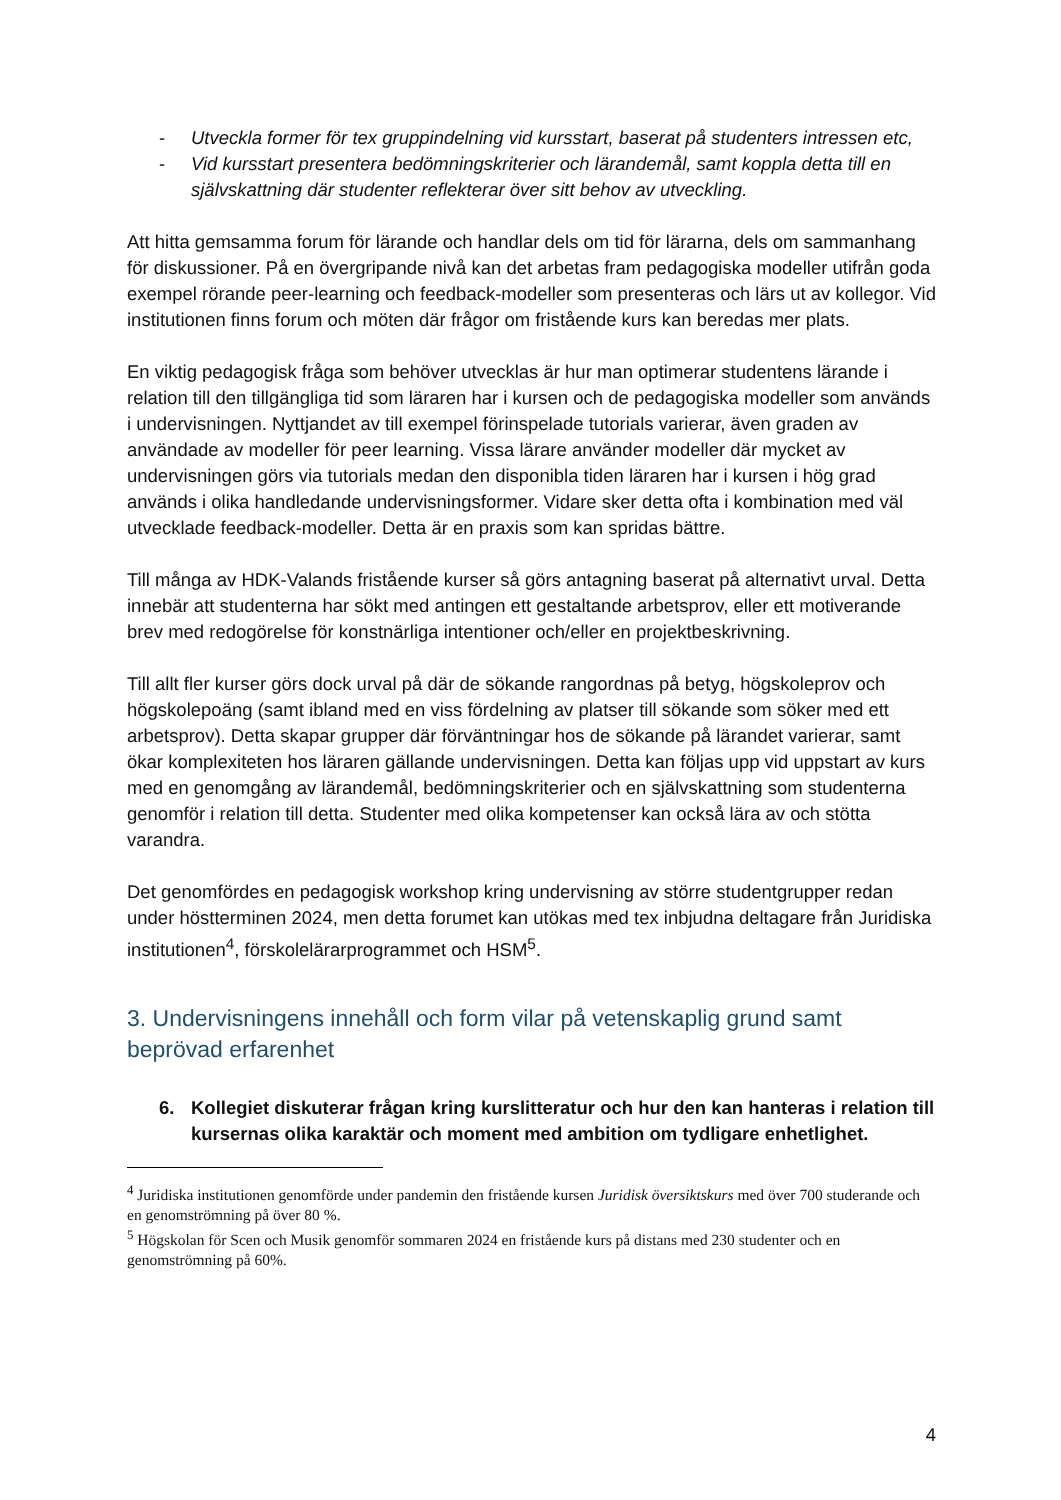- Utveckla former för tex gruppindelning vid kursstart, baserat på studenters intressen etc,
- Vid kursstart presentera bedömningskriterier och lärandemål, samt koppla detta till en självskattning där studenter reflekterar över sitt behov av utveckling.
Att hitta gemsamma forum för lärande och handlar dels om tid för lärarna, dels om sammanhang för diskussioner. På en övergripande nivå kan det arbetas fram pedagogiska modeller utifrån goda exempel rörande peer-learning och feedback-modeller som presenteras och lärs ut av kollegor. Vid institutionen finns forum och möten där frågor om fristående kurs kan beredas mer plats.
En viktig pedagogisk fråga som behöver utvecklas är hur man optimerar studentens lärande i relation till den tillgängliga tid som läraren har i kursen och de pedagogiska modeller som används i undervisningen. Nyttjandet av till exempel förinspelade tutorials varierar, även graden av användade av modeller för peer learning. Vissa lärare använder modeller där mycket av undervisningen görs via tutorials medan den disponibla tiden läraren har i kursen i hög grad används i olika handledande undervisningsformer. Vidare sker detta ofta i kombination med väl utvecklade feedback-modeller. Detta är en praxis som kan spridas bättre.
Till många av HDK-Valands fristående kurser så görs antagning baserat på alternativt urval. Detta innebär att studenterna har sökt med antingen ett gestaltande arbetsprov, eller ett motiverande brev med redogörelse för konstnärliga intentioner och/eller en projektbeskrivning.
Till allt fler kurser görs dock urval på där de sökande rangordnas på betyg, högskoleprov och högskolepoäng (samt ibland med en viss fördelning av platser till sökande som söker med ett arbetsprov). Detta skapar grupper där förväntningar hos de sökande på lärandet varierar, samt ökar komplexiteten hos läraren gällande undervisningen. Detta kan följas upp vid uppstart av kurs med en genomgång av lärandemål, bedömningskriterier och en självskattning som studenterna genomför i relation till detta. Studenter med olika kompetenser kan också lära av och stötta varandra.
Det genomfördes en pedagogisk workshop kring undervisning av större studentgrupper redan under höstterminen 2024, men detta forumet kan utökas med tex inbjudna deltagare från Juridiska institutionen<sup>4</sup>, förskolelärarprogrammet och HSM<sup>5</sup>.
3. Undervisningens innehåll och form vilar på vetenskaplig grund samt beprövad erfarenhet
6. Kollegiet diskuterar frågan kring kurslitteratur och hur den kan hanteras i relation till kursernas olika karaktär och moment med ambition om tydligare enhetlighet.
<sup>4</sup> Juridiska institutionen genomförde under pandemin den fristående kursen Juridisk översiktskurs med över 700 studerande och en genomströmning på över 80 %.
<sup>5</sup> Högskolan för Scen och Musik genomför sommaren 2024 en fristående kurs på distans med 230 studenter och en genomströmning på 60%.
4